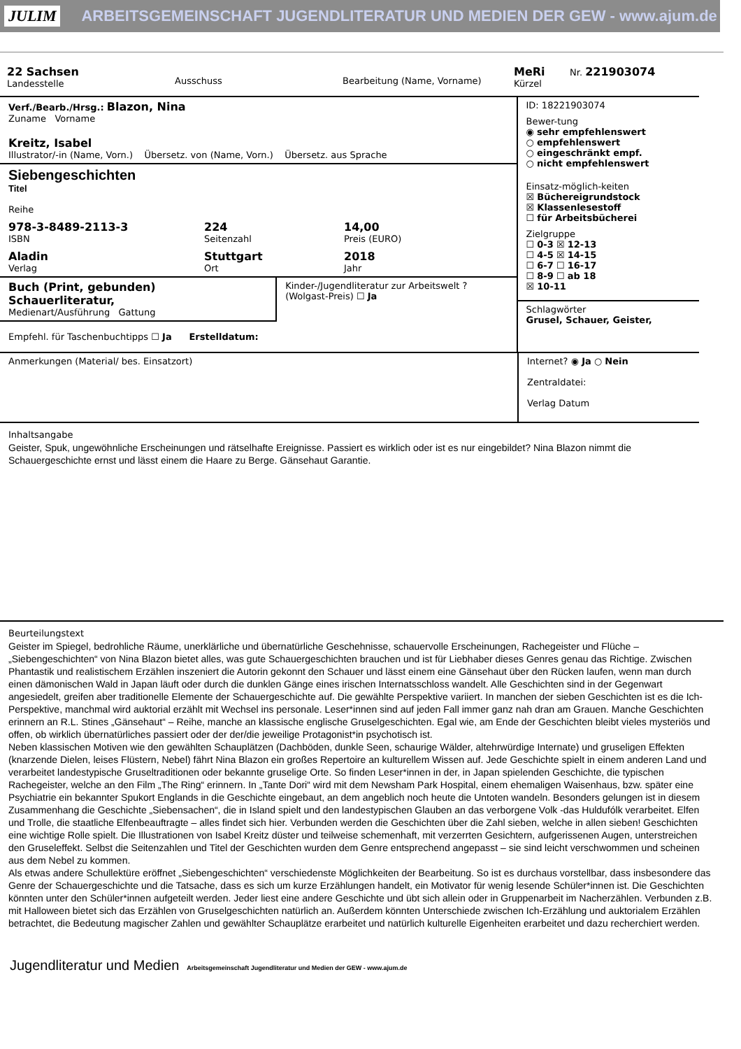JULIM
ARBEITSGEMEINSCHAFT JUGENDLITERATUR UND MEDIEN DER GEW - www.ajum.de
22 Sachsen
Landesstelle
Ausschuss
Bearbeitung (Name, Vorname)
MeRi
Kürzel
Nr. 221903074
Verf./Bearb./Hrsg.: Blazon, Nina
Zuname Vorname
Kreitz, Isabel
Illustrator/-in (Name, Vorn.) Übersetz. von (Name, Vorn.) Übersetz. aus Sprache
Siebengeschichten
Titel
Reihe
978-3-8489-2113-3
ISBN
224
Seitenzahl
14,00
Preis (EURO)
Aladin
Verlag
Stuttgart
Ort
2018
Jahr
Buch (Print, gebunden) Schauerliteratur,
Medienart/Ausführung Gattung
Kinder-/Jugendliteratur zur Arbeitswelt ? (Wolgast-Preis) ☐ Ja
Empfehl. für Taschenbuchtipps ☐ Ja Erstelldatum:
ID: 18221903074
Bewer-tung
◉ sehr empfehlenswert
○ empfehlenswert
○ eingeschränkt empf.
○ nicht empfehlenswert
Einsatz-möglich-keiten
☒ Büchereigrundstock
☒ Klassenlesestoff
☐ für Arbeitsbücherei
Zielgruppe
☐ 0-3 ☒ 12-13
☐ 4-5 ☒ 14-15
☐ 6-7 ☐ 16-17
☐ 8-9 ☐ ab 18
☒ 10-11
Schlagwörter
Grusel, Schauer, Geister,
Anmerkungen (Material/ bes. Einsatzort)
Internet? ◉ Ja ○ Nein
Zentraldatei:
Verlag Datum
Inhaltsangabe
Geister, Spuk, ungewöhnliche Erscheinungen und rätselhafte Ereignisse. Passiert es wirklich oder ist es nur eingebildet? Nina Blazon nimmt die Schauergeschichte ernst und lässt einem die Haare zu Berge. Gänsehaut Garantie.
Beurteilungstext
Geister im Spiegel, bedrohliche Räume, unerklärliche und übernatürliche Geschehnisse, schauervolle Erscheinungen, Rachegeister und Flüche – „Siebengeschichten“ von Nina Blazon bietet alles, was gute Schauergeschichten brauchen und ist für Liebhaber dieses Genres genau das Richtige. Zwischen Phantastik und realistischem Erzählen inszeniert die Autorin gekonnt den Schauer und lässt einem eine Gänsehaut über den Rücken laufen, wenn man durch einen dämonischen Wald in Japan läuft oder durch die dunklen Gänge eines irischen Internatsschloss wandelt. Alle Geschichten sind in der Gegenwart angesiedelt, greifen aber traditionelle Elemente der Schauergeschichte auf. Die gewählte Perspektive variiert. In manchen der sieben Geschichten ist es die Ich-Perspektive, manchmal wird auktorial erzählt mit Wechsel ins personale. Leser*innen sind auf jeden Fall immer ganz nah dran am Grauen. Manche Geschichten erinnern an R.L. Stines „Gänsehaut“ – Reihe, manche an klassische englische Gruselgeschichten. Egal wie, am Ende der Geschichten bleibt vieles mysteriös und offen, ob wirklich übernatürliches passiert oder der der/die jeweilige Protagonist*in psychotisch ist.
Neben klassischen Motiven wie den gewählten Schauplätzen (Dachböden, dunkle Seen, schaurige Wälder, altehrwürdige Internate) und gruseligen Effekten (knarzende Dielen, leises Flüstern, Nebel) fährt Nina Blazon ein großes Repertoire an kulturellem Wissen auf. Jede Geschichte spielt in einem anderen Land und verarbeitet landestypische Gruseltraditionen oder bekannte gruselige Orte. So finden Leser*innen in der, in Japan spielenden Geschichte, die typischen Rachegeister, welche an den Film „The Ring“ erinnern. In „Tante Dori“ wird mit dem Newsham Park Hospital, einem ehemaligen Waisenhaus, bzw. später eine Psychiatrie ein bekannter Spukort Englands in die Geschichte eingebaut, an dem angeblich noch heute die Untoten wandeln. Besonders gelungen ist in diesem Zusammenhang die Geschichte „Siebensachen“, die in Island spielt und den landestypischen Glauben an das verborgene Volk -das Huldufólk verarbeitet. Elfen und Trolle, die staatliche Elfenbeauftragte – alles findet sich hier. Verbunden werden die Geschichten über die Zahl sieben, welche in allen sieben! Geschichten eine wichtige Rolle spielt. Die Illustrationen von Isabel Kreitz düster und teilweise schemenhaft, mit verzerrten Gesichtern, aufgerissenen Augen, unterstreichen den Gruseleffekt. Selbst die Seitenzahlen und Titel der Geschichten wurden dem Genre entsprechend angepasst – sie sind leicht verschwommen und scheinen aus dem Nebel zu kommen.
Als etwas andere Schullektüre eröffnet „Siebengeschichten“ verschiedenste Möglichkeiten der Bearbeitung. So ist es durchaus vorstellbar, dass insbesondere das Genre der Schauergeschichte und die Tatsache, dass es sich um kurze Erzählungen handelt, ein Motivator für wenig lesende Schüler*innen ist. Die Geschichten könnten unter den Schüler*innen aufgeteilt werden. Jeder liest eine andere Geschichte und übt sich allein oder in Gruppenarbeit im Nacherzählen. Verbunden z.B. mit Halloween bietet sich das Erzählen von Gruselgeschichten natürlich an. Außerdem könnten Unterschiede zwischen Ich-Erzählung und auktorialem Erzählen betrachtet, die Bedeutung magischer Zahlen und gewählter Schauplätze erarbeitet und natürlich kulturelle Eigenheiten erarbeitet und dazu recherchiert werden.
Jugendliteratur und Medien Arbeitsgemeinschaft Jugendliteratur und Medien der GEW - www.ajum.de